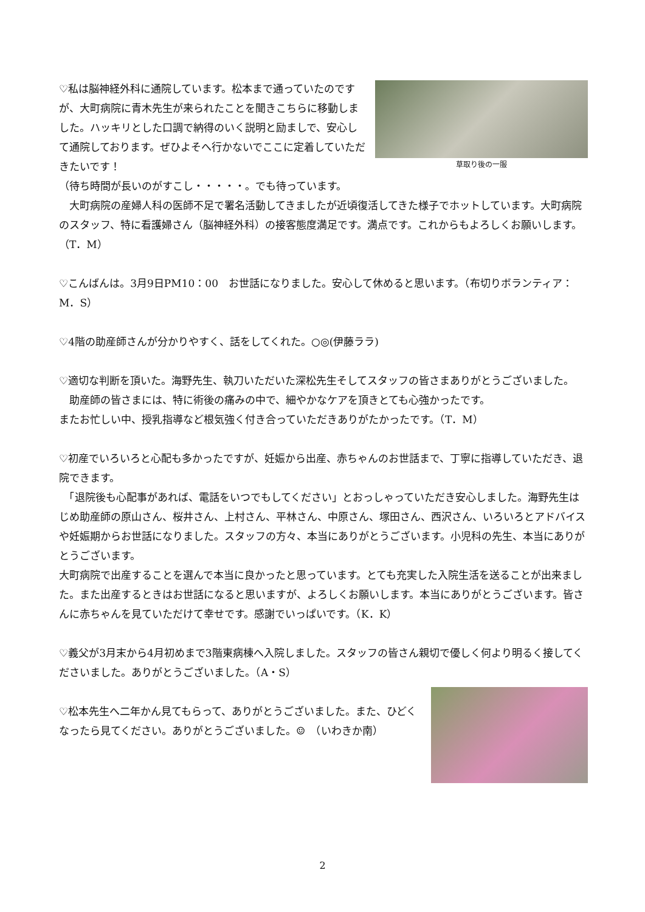草取り後の一服
♡私は脳神経外科に通院しています。松本まで通っていたのですが、大町病院に青木先生が来られたことを聞きこちらに移動しました。ハッキリとした口調で納得のいく説明と励ましで、安心して通院しております。ぜひよそへ行かないでここに定着していただきたいです！
（待ち時間が長いのがすこし・・・・・。でも待っています。
　大町病院の産婦人科の医師不足で署名活動してきましたが近頃復活してきた様子でホットしています。大町病院のスタッフ、特に看護婦さん（脳神経外科）の接客態度満足です。満点です。これからもよろしくお願いします。（T．M）
♡こんばんは。3月9日PM10：00　お世話になりました。安心して休めると思います。（布切りボランティア：M．S）
♡4階の助産師さんが分かりやすく、話をしてくれた。○◎(伊藤ララ)
♡適切な判断を頂いた。海野先生、執刀いただいた深松先生そしてスタッフの皆さまありがとうございました。
　助産師の皆さまには、特に術後の痛みの中で、細やかなケアを頂きとても心強かったです。
またお忙しい中、授乳指導など根気強く付き合っていただきありがたかったです。（T．M）
♡初産でいろいろと心配も多かったですが、妊娠から出産、赤ちゃんのお世話まで、丁寧に指導していただき、退院できます。
　「退院後も心配事があれば、電話をいつでもしてください」とおっしゃっていただき安心しました。海野先生はじめ助産師の原山さん、桜井さん、上村さん、平林さん、中原さん、塚田さん、西沢さん、いろいろとアドバイスや妊娠期からお世話になりました。スタッフの方々、本当にありがとうございます。小児科の先生、本当にありがとうございます。
大町病院で出産することを選んで本当に良かったと思っています。とても充実した入院生活を送ることが出来ました。また出産するときはお世話になると思いますが、よろしくお願いします。本当にありがとうございます。皆さんに赤ちゃんを見ていただけて幸せです。感謝でいっぱいです。（K．K）
♡義父が3月末から4月初めまで3階東病棟へ入院しました。スタッフの皆さん親切で優しく何より明るく接してくださいました。ありがとうございました。（A・S）
♡松本先生へ二年かん見てもらって、ありがとうございました。また、ひどくなったら見てください。ありがとうございました。☺　（いわきか南）
2